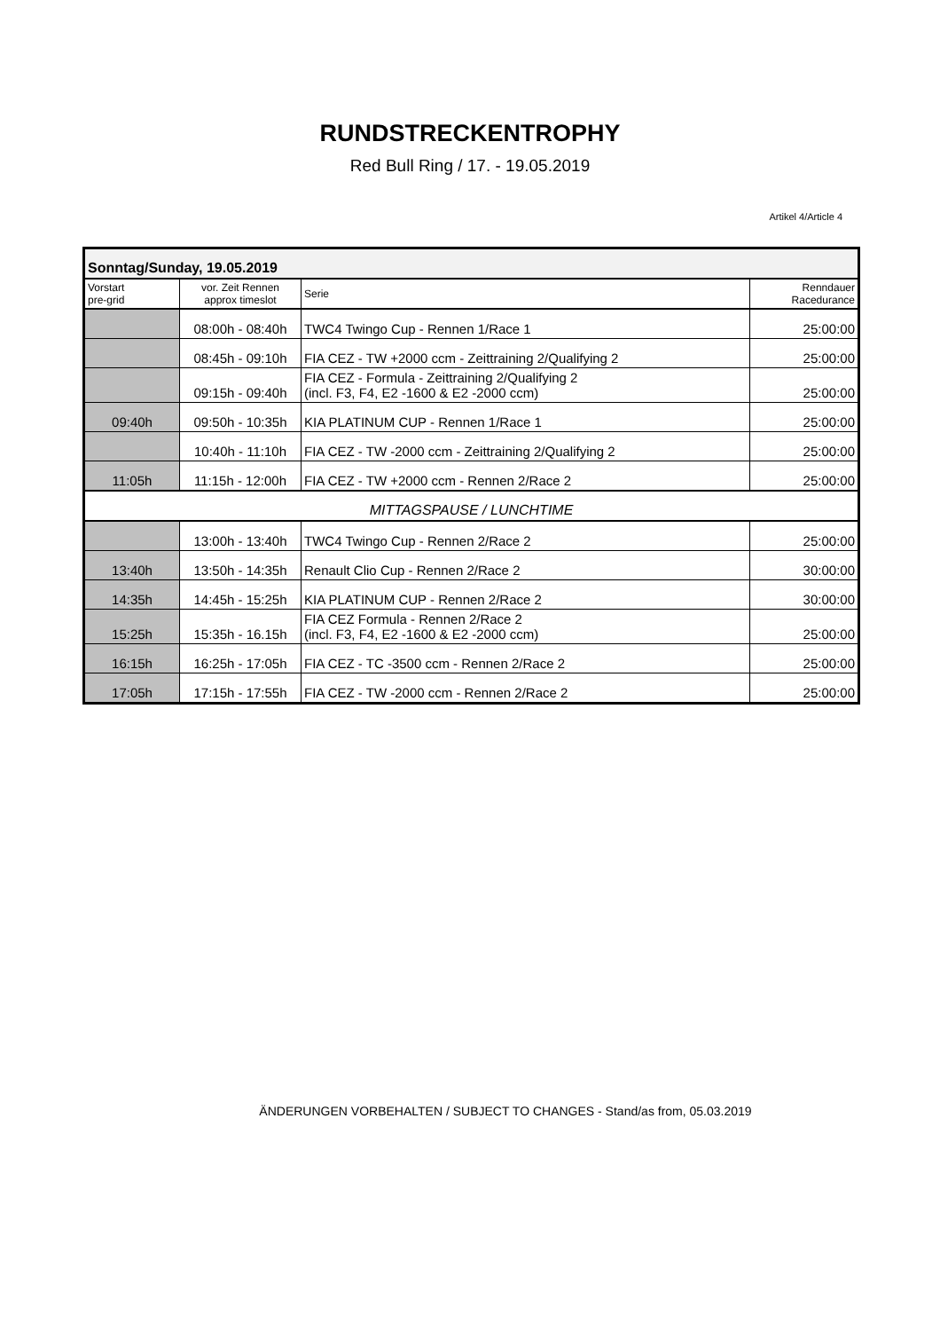RUNDSTRECKENTROPHY
Red Bull Ring / 17. - 19.05.2019
Artikel 4/Article 4
| Sonntag/Sunday, 19.05.2019 | | | |
| Vorstart pre-grid | vor. Zeit Rennen approx timeslot | Serie | Renndauer Racedurance |
| | 08:00h - 08:40h | TWC4 Twingo Cup - Rennen 1/Race 1 | 25:00:00 |
| | 08:45h - 09:10h | FIA CEZ - TW +2000 ccm - Zeittraining 2/Qualifying 2 | 25:00:00 |
| | 09:15h - 09:40h | FIA CEZ - Formula - Zeittraining 2/Qualifying 2 (incl. F3, F4, E2 -1600 & E2 -2000 ccm) | 25:00:00 |
| 09:40h | 09:50h - 10:35h | KIA PLATINUM CUP - Rennen 1/Race 1 | 25:00:00 |
| | 10:40h - 11:10h | FIA CEZ - TW -2000 ccm - Zeittraining 2/Qualifying 2 | 25:00:00 |
| 11:05h | 11:15h - 12:00h | FIA CEZ - TW +2000 ccm - Rennen 2/Race 2 | 25:00:00 |
| MITTAGSPAUSE / LUNCHTIME | | | |
| | 13:00h - 13:40h | TWC4 Twingo Cup - Rennen 2/Race 2 | 25:00:00 |
| 13:40h | 13:50h - 14:35h | Renault Clio Cup - Rennen 2/Race 2 | 30:00:00 |
| 14:35h | 14:45h - 15:25h | KIA PLATINUM CUP - Rennen 2/Race 2 | 30:00:00 |
| 15:25h | 15:35h - 16.15h | FIA CEZ Formula - Rennen 2/Race 2 (incl. F3, F4, E2 -1600 & E2 -2000 ccm) | 25:00:00 |
| 16:15h | 16:25h - 17:05h | FIA CEZ - TC -3500 ccm - Rennen 2/Race 2 | 25:00:00 |
| 17:05h | 17:15h - 17:55h | FIA CEZ - TW -2000 ccm - Rennen 2/Race 2 | 25:00:00 |
ÄNDERUNGEN VORBEHALTEN / SUBJECT TO CHANGES - Stand/as from, 05.03.2019